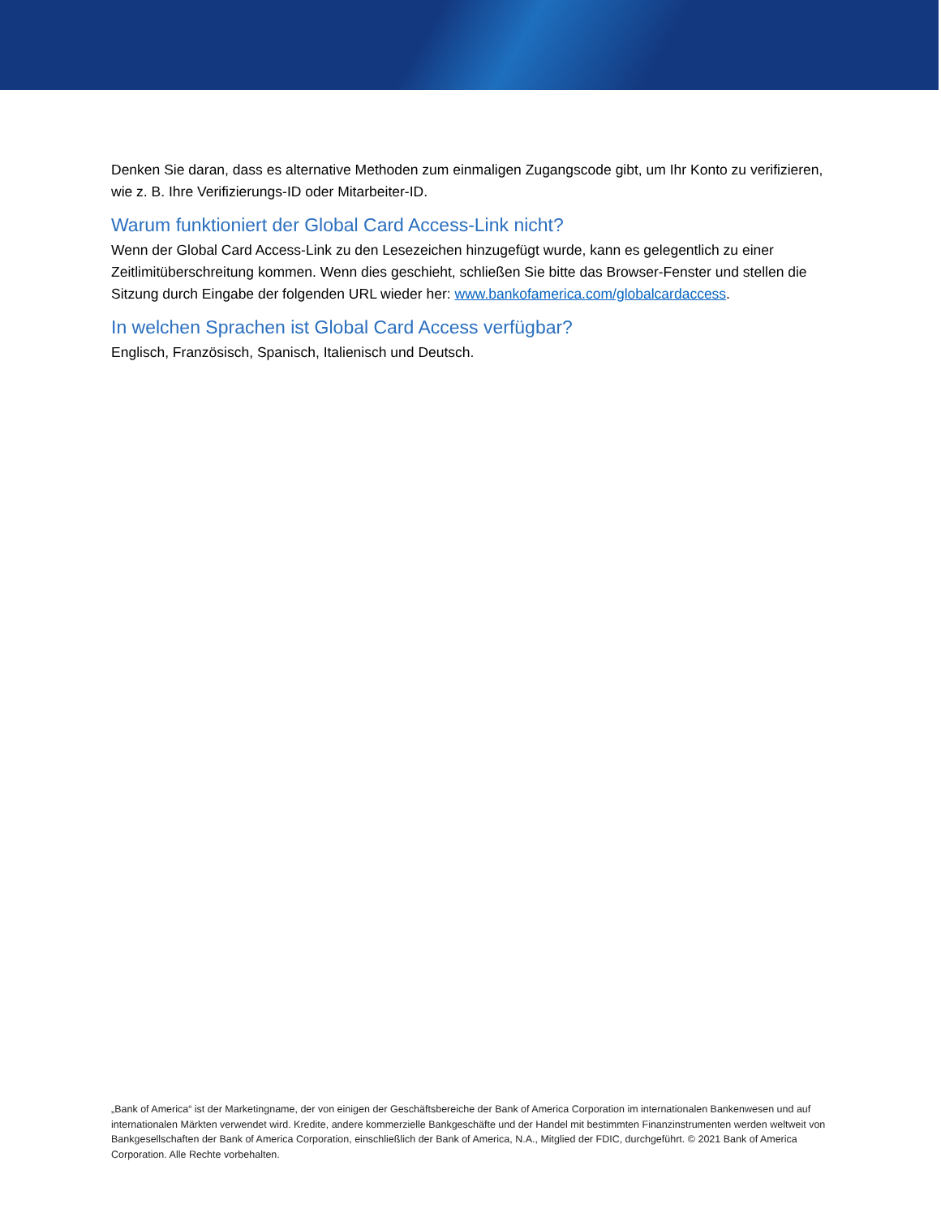Denken Sie daran, dass es alternative Methoden zum einmaligen Zugangscode gibt, um Ihr Konto zu verifizieren, wie z. B. Ihre Verifizierungs-ID oder Mitarbeiter-ID.
Warum funktioniert der Global Card Access-Link nicht?
Wenn der Global Card Access-Link zu den Lesezeichen hinzugefügt wurde, kann es gelegentlich zu einer Zeitlimitüberschreitung kommen. Wenn dies geschieht, schließen Sie bitte das Browser-Fenster und stellen die Sitzung durch Eingabe der folgenden URL wieder her: www.bankofamerica.com/globalcardaccess.
In welchen Sprachen ist Global Card Access verfügbar?
Englisch, Französisch, Spanisch, Italienisch und Deutsch.
„Bank of America“ ist der Marketingname, der von einigen der Geschäftsbereiche der Bank of America Corporation im internationalen Bankenwesen und auf internationalen Märkten verwendet wird. Kredite, andere kommerzielle Bankgeschäfte und der Handel mit bestimmten Finanzinstrumenten werden weltweit von Bankgesellschaften der Bank of America Corporation, einschließlich der Bank of America, N.A., Mitglied der FDIC, durchgeführt. © 2021 Bank of America Corporation. Alle Rechte vorbehalten.